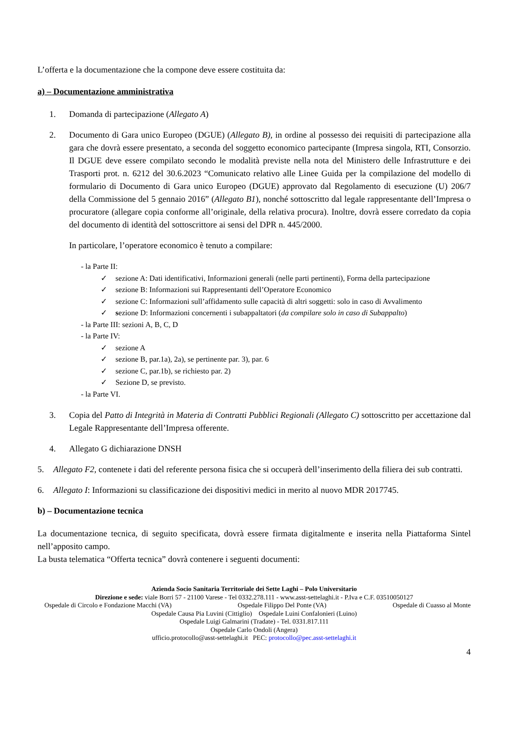L’offerta e la documentazione che la compone deve essere costituita da:
a) – Documentazione amministrativa
1. Domanda di partecipazione (Allegato A)
2. Documento di Gara unico Europeo (DGUE) (Allegato B), in ordine al possesso dei requisiti di partecipazione alla gara che dovrà essere presentato, a seconda del soggetto economico partecipante (Impresa singola, RTI, Consorzio. Il DGUE deve essere compilato secondo le modalità previste nella nota del Ministero delle Infrastrutture e dei Trasporti prot. n. 6212 del 30.6.2023 “Comunicato relativo alle Linee Guida per la compilazione del modello di formulario di Documento di Gara unico Europeo (DGUE) approvato dal Regolamento di esecuzione (U) 206/7 della Commissione del 5 gennaio 2016” (Allegato B1), nonché sottoscritto dal legale rappresentante dell’Impresa o procuratore (allegare copia conforme all’originale, della relativa procura). Inoltre, dovrà essere corredato da copia del documento di identità del sottoscrittore ai sensi del DPR n. 445/2000.
In particolare, l’operatore economico è tenuto a compilare:
- la Parte II:
✓ sezione A: Dati identificativi, Informazioni generali (nelle parti pertinenti), Forma della partecipazione
✓ sezione B: Informazioni sui Rappresentanti dell’Operatore Economico
✓ sezione C: Informazioni sull’affidamento sulle capacità di altri soggetti: solo in caso di Avvalimento
✓ sezione D: Informazioni concernenti i subappaltatori (da compilare solo in caso di Subappalto)
- la Parte III: sezioni A, B, C, D
- la Parte IV:
✓ sezione A
✓ sezione B, par.1a), 2a), se pertinente par. 3), par. 6
✓ sezione C, par.1b), se richiesto par. 2)
✓ Sezione D, se previsto.
- la Parte VI.
3. Copia del Patto di Integrità in Materia di Contratti Pubblici Regionali (Allegato C) sottoscritto per accettazione dal Legale Rappresentante dell’Impresa offerente.
4. Allegato G dichiarazione DNSH
5. Allegato F2, contenete i dati del referente persona fisica che si occuperà dell’inserimento della filiera dei sub contratti.
6. Allegato I: Informazioni su classificazione dei dispositivi medici in merito al nuovo MDR 2017745.
b) – Documentazione tecnica
La documentazione tecnica, di seguito specificata, dovrà essere firmata digitalmente e inserita nella Piattaforma Sintel nell’apposito campo.
La busta telematica “Offerta tecnica” dovrà contenere i seguenti documenti:
Azienda Socio Sanitaria Territoriale dei Sette Laghi – Polo Universitario
Direzione e sede: viale Borri 57 - 21100 Varese - Tel 0332.278.111 - www.asst-settelaghi.it - P.Iva e C.F. 03510050127
Ospedale di Circolo e Fondazione Macchi (VA) Ospedale Filippo Del Ponte (VA) Ospedale di Cuasso al Monte
Ospedale Causa Pia Luvini (Cittiglio) Ospedale Luini Confalonieri (Luino)
Ospedale Luigi Galmarini (Tradate) - Tel. 0331.817.111
Ospedale Carlo Ondoli (Angera)
ufficio.protocollo@asst-settelaghi.it PEC: protocollo@pec.asst-settelaghi.it
4